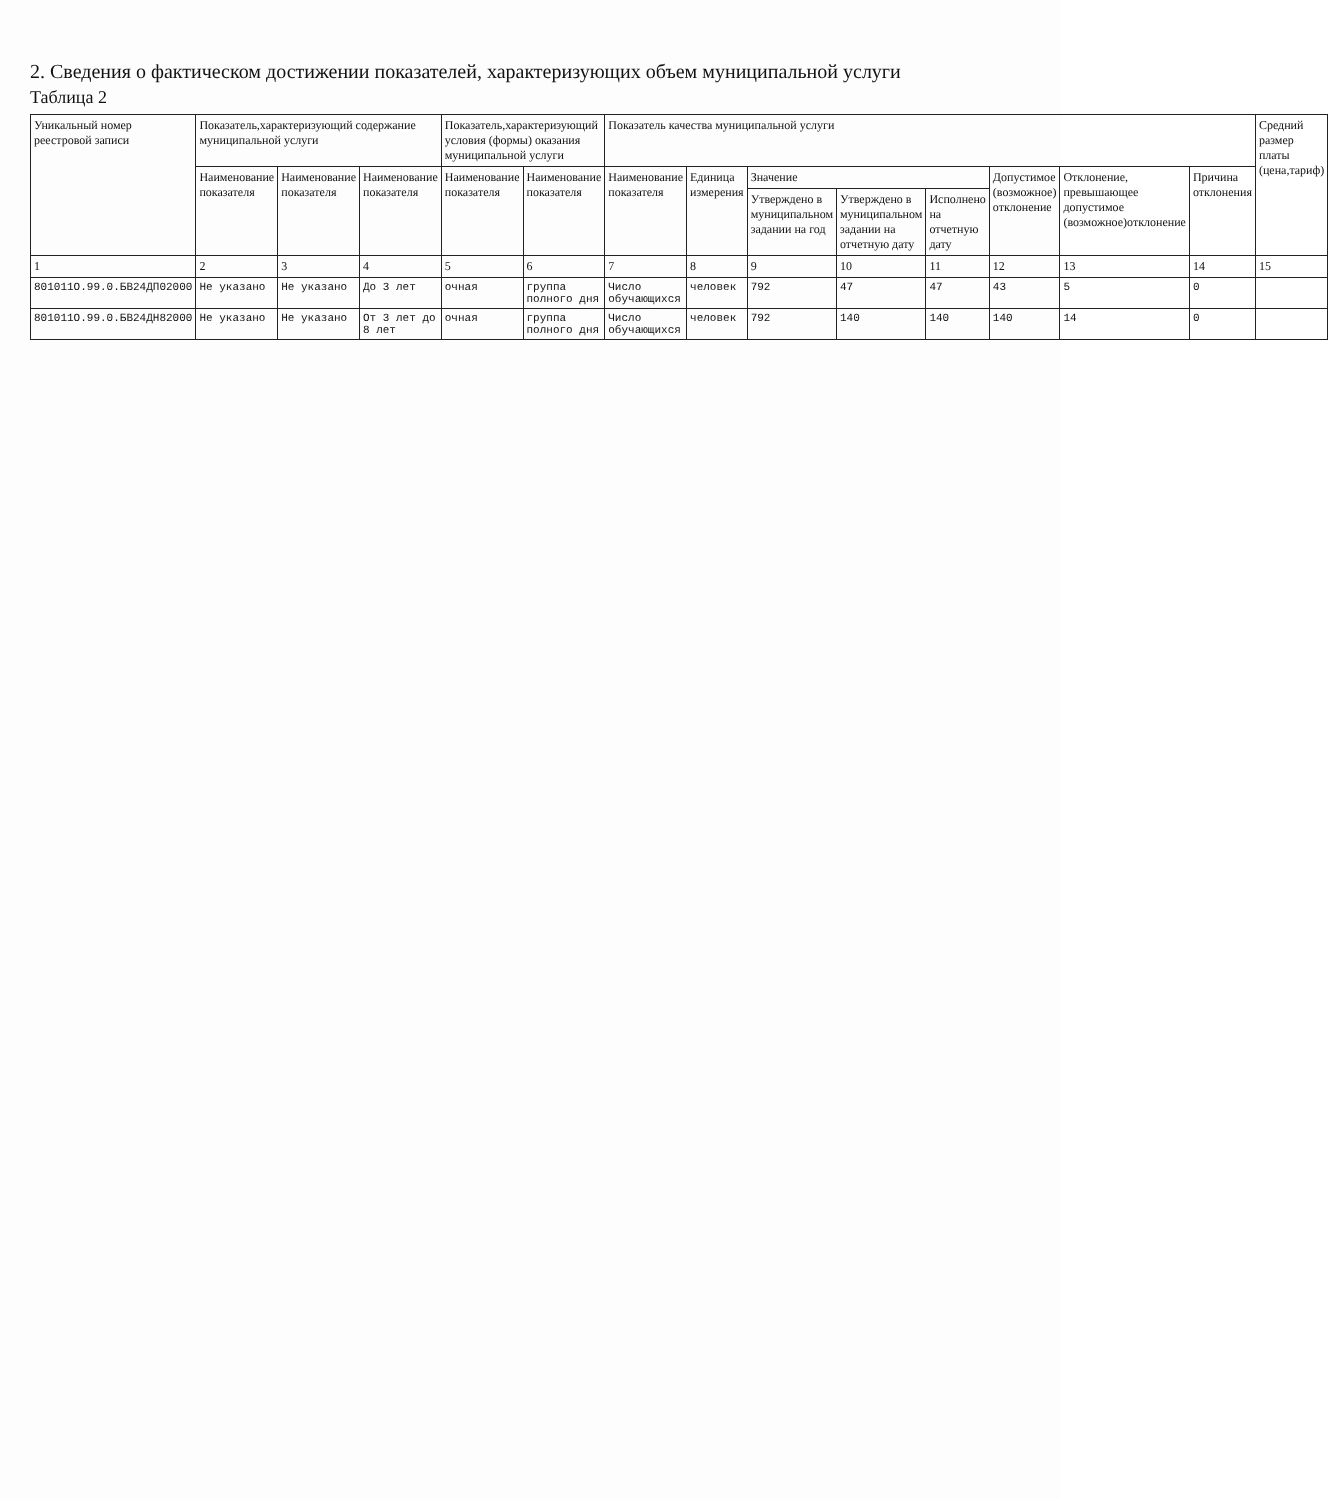2. Сведения о фактическом достижении показателей, характеризующих объем муниципальной услуги
Таблица 2
| Уникальный номер реестровой записи | Показатель,характеризующий содержание муниципальной услуги | | | Показатель,характеризующий условия (формы) оказания муниципальной услуги | | Показатель качества муниципальной услуги | | | | | | | | Средний размер платы (цена,тариф) |
| --- | --- | --- | --- | --- | --- | --- | --- | --- | --- | --- | --- | --- | --- | --- |
| | Наименование показателя | Наименование показателя | Наименование показателя | Наименование показателя | Наименование показателя | Наименование показателя | Единица измерения | Значение | | | Допустимое (возможное) отклонение | Отклонение, превышающее допустимое (возможное)отклонение | Причина отклонения | |
| | | | | | | | | Утверждено в муниципальном задании на год | Утверждено в муниципальном задании на отчетную дату | Исполнено на отчетную дату | | | | |
| 1 | 2 | 3 | 4 | 5 | 6 | 7 | 8 | 9 | 10 | 11 | 12 | 13 | 14 | 15 |
| 801011О.99.0.БВ24ДП02000 | Не указано | Не указано | До 3 лет | очная | группа полного дня | Число обучающихся | человек | 792 | 47 | 47 | 43 | 5 | 0 | |
| 801011О.99.0.БВ24ДН82000 | Не указано | Не указано | От 3 лет до 8 лет | очная | группа полного дня | Число обучающихся | человек | 792 | 140 | 140 | 140 | 14 | 0 | |